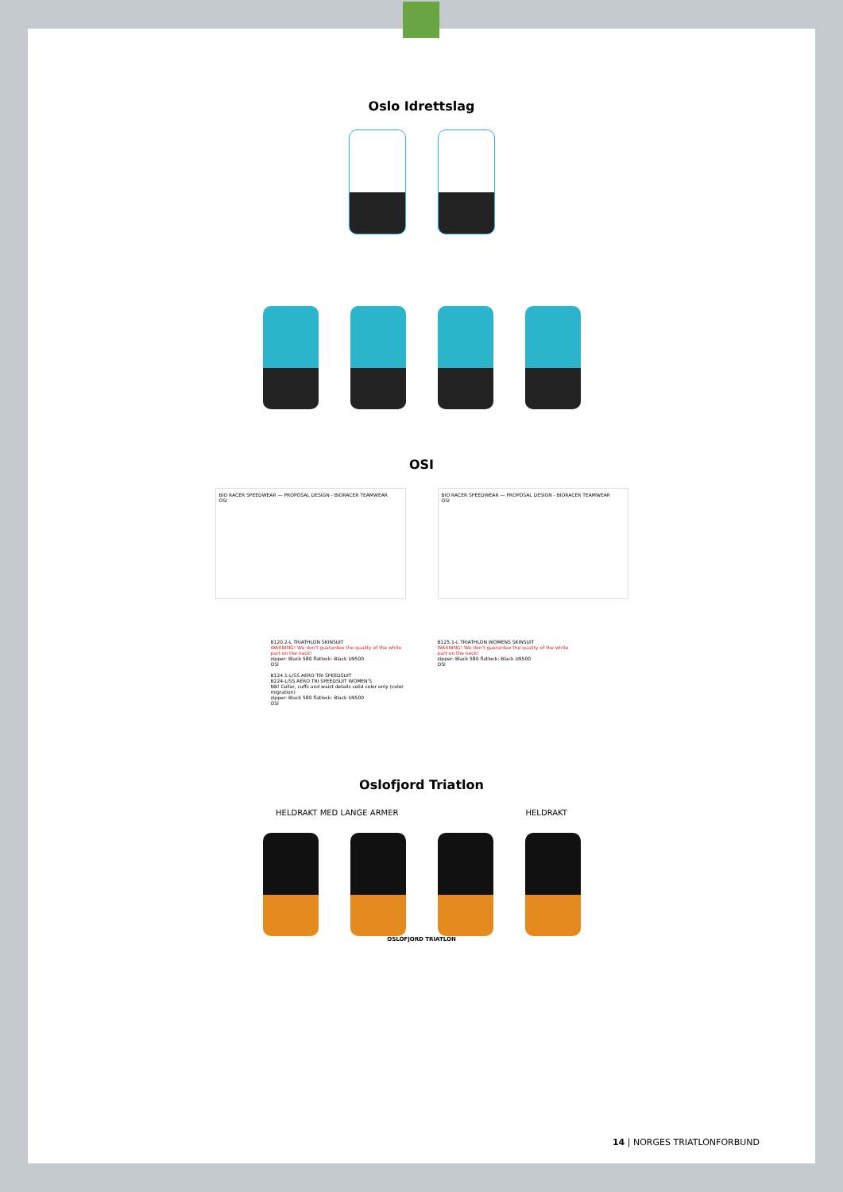Oslo Idrettslag
OSI
BIO RACER SPEEDWEAR — PROPOSAL DESIGN - BIORACER TEAMWEAR
OSI
BIO RACER SPEEDWEAR — PROPOSAL DESIGN - BIORACER TEAMWEAR
OSI
B120.2-L TRIATHLON SKINSUIT
WARNING! We don't guarantee the quality of the white part on the neck!
zipper: Black 580 flatlock: Black U9500
OSI
B124.1-L/SS AERO TRI SPEEDSUIT
B224-L/SS AERO TRI SPEEDSUIT WOMEN'S
NB! Collar, cuffs and waist details solid color only (color migration)
zipper: Black 580 flatlock: Black U9500
OSI
B125.1-L TRIATHLON WOMENS SKINSUIT
WARNING! We don't guarantee the quality of the white part on the neck!
zipper: Black 580 flatlock: Black U9500
OSI
Oslofjord Triatlon
HELDRAKT MED LANGE ARMER HELDRAKT
OSLOFJORD TRIATLON
14 | NORGES TRIATLONFORBUND